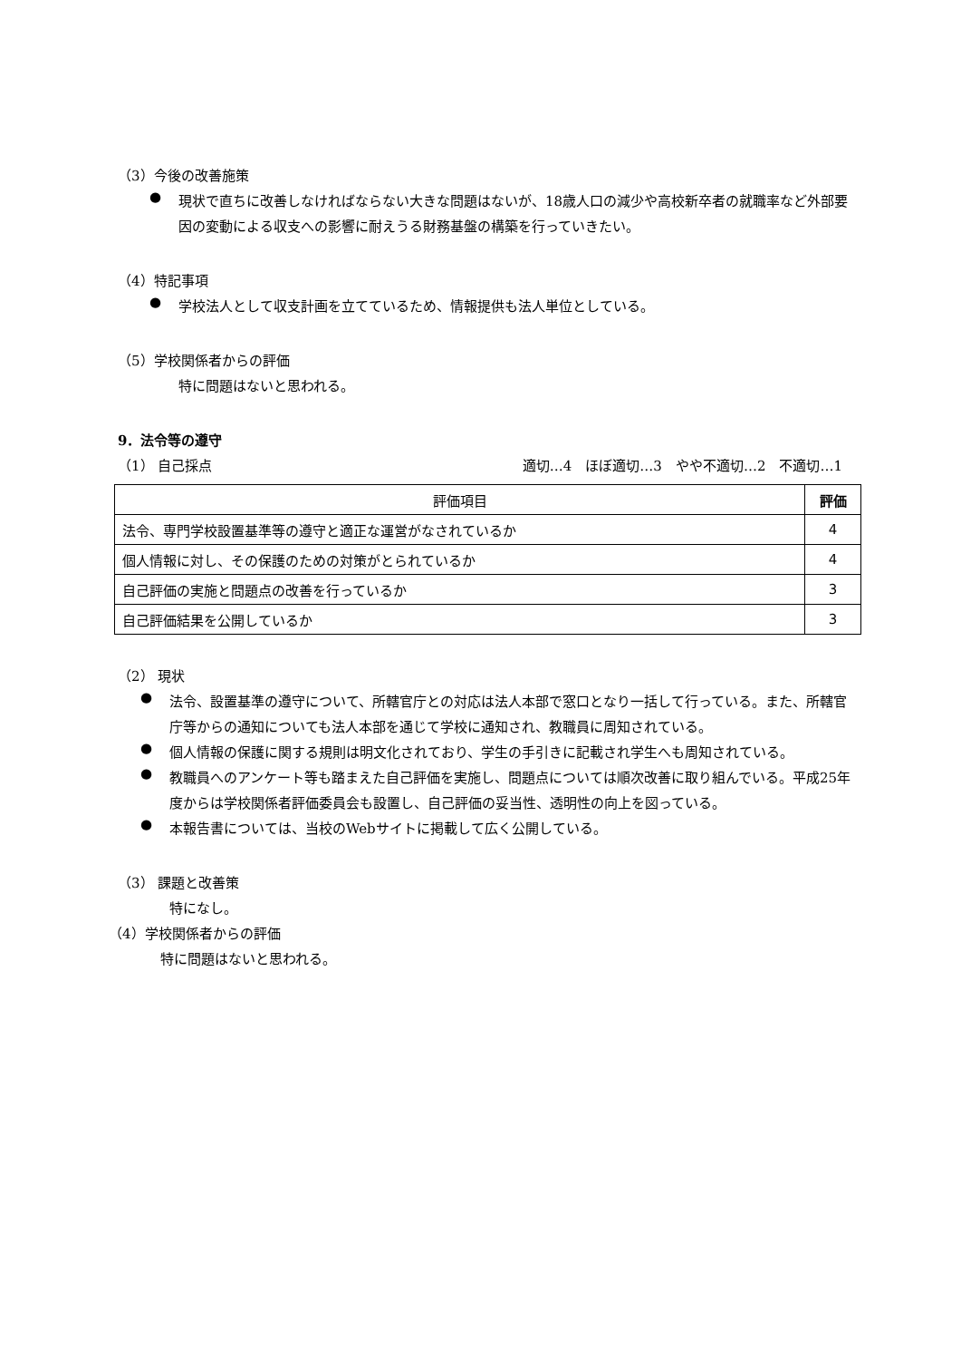（3）今後の改善施策
●
現状で直ちに改善しなければならない大きな問題はないが、18歳人口の減少や高校新卒者の就職率など外部要因の変動による収支への影響に耐えうる財務基盤の構築を行っていきたい。
（4）特記事項
●
学校法人として収支計画を立てているため、情報提供も法人単位としている。
（5）学校関係者からの評価
特に問題はないと思われる。
9．法令等の遵守
（1） 自己採点 適切…4　ほぼ適切…3　やや不適切…2　不適切…1
| 評価項目 | 評価 |
| --- | --- |
| 法令、専門学校設置基準等の遵守と適正な運営がなされているか | 4 |
| 個人情報に対し、その保護のための対策がとられているか | 4 |
| 自己評価の実施と問題点の改善を行っているか | 3 |
| 自己評価結果を公開しているか | 3 |
（2） 現状
●
法令、設置基準の遵守について、所轄官庁との対応は法人本部で窓口となり一括して行っている。また、所轄官庁等からの通知についても法人本部を通じて学校に通知され、教職員に周知されている。
●
個人情報の保護に関する規則は明文化されており、学生の手引きに記載され学生へも周知されている。
●
教職員へのアンケート等も踏まえた自己評価を実施し、問題点については順次改善に取り組んでいる。平成25年度からは学校関係者評価委員会も設置し、自己評価の妥当性、透明性の向上を図っている。
●
本報告書については、当校のWebサイトに掲載して広く公開している。
（3） 課題と改善策
特になし。
（4）学校関係者からの評価
特に問題はないと思われる。